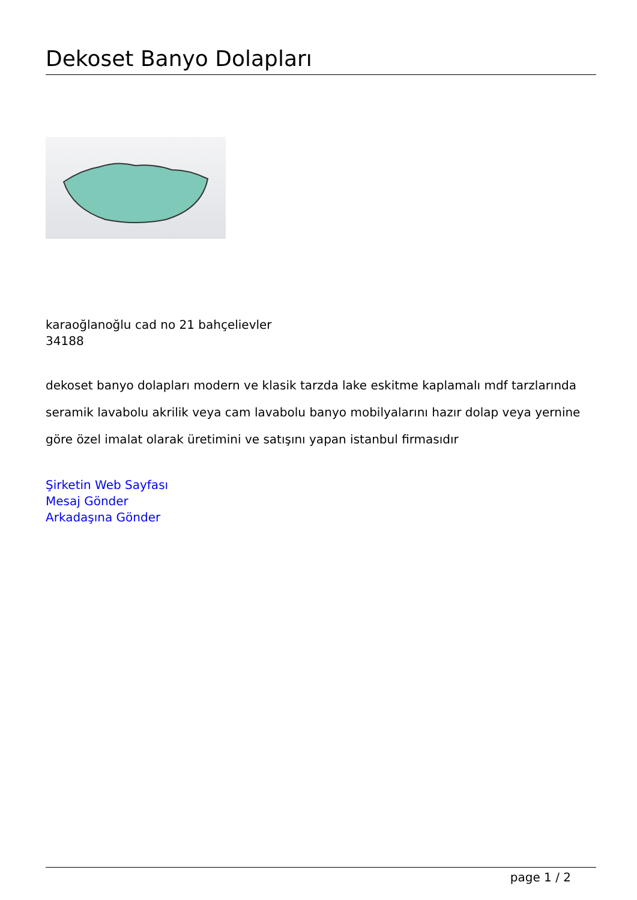Dekoset Banyo Dolapları
karaoğlanoğlu cad no 21 bahçelievler
34188
dekoset banyo dolapları modern ve klasik tarzda lake eskitme kaplamalı mdf tarzlarında seramik lavabolu akrilik veya cam lavabolu banyo mobilyalarını hazır dolap veya yernine göre özel imalat olarak üretimini ve satışını yapan istanbul firmasıdır
Şirketin Web Sayfası
Mesaj Gönder
Arkadaşına Gönder
page 1 / 2